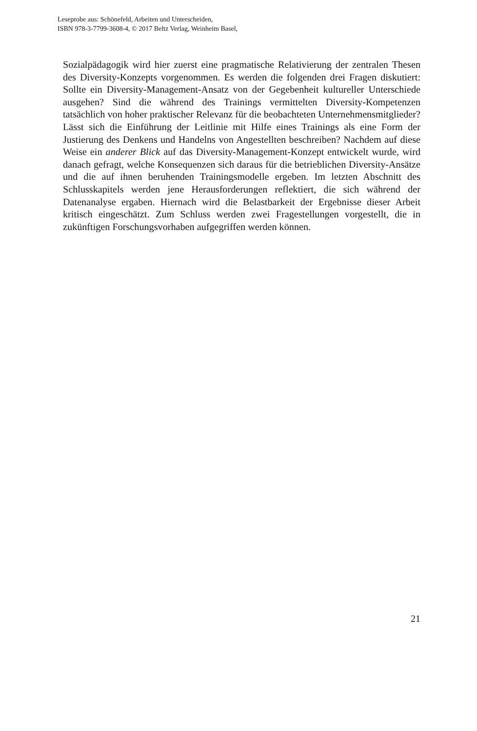Leseprobe aus: Schönefeld, Arbeiten und Unterscheiden,
ISBN 978-3-7799-3608-4, © 2017 Beltz Verlag, Weinheim Basel,
Sozialpädagogik wird hier zuerst eine pragmatische Relativierung der zentralen Thesen des Diversity-Konzepts vorgenommen. Es werden die folgenden drei Fragen diskutiert: Sollte ein Diversity-Management-Ansatz von der Gegebenheit kultureller Unterschiede ausgehen? Sind die während des Trainings vermittelten Diversity-Kompetenzen tatsächlich von hoher praktischer Relevanz für die beobachteten Unternehmensmitglieder? Lässt sich die Einführung der Leitlinie mit Hilfe eines Trainings als eine Form der Justierung des Denkens und Handelns von Angestellten beschreiben? Nachdem auf diese Weise ein anderer Blick auf das Diversity-Management-Konzept entwickelt wurde, wird danach gefragt, welche Konsequenzen sich daraus für die betrieblichen Diversity-Ansätze und die auf ihnen beruhenden Trainingsmodelle ergeben. Im letzten Abschnitt des Schlusskapitels werden jene Herausforderungen reflektiert, die sich während der Datenanalyse ergaben. Hiernach wird die Belastbarkeit der Ergebnisse dieser Arbeit kritisch eingeschätzt. Zum Schluss werden zwei Fragestellungen vorgestellt, die in zukünftigen Forschungsvorhaben aufgegriffen werden können.
21